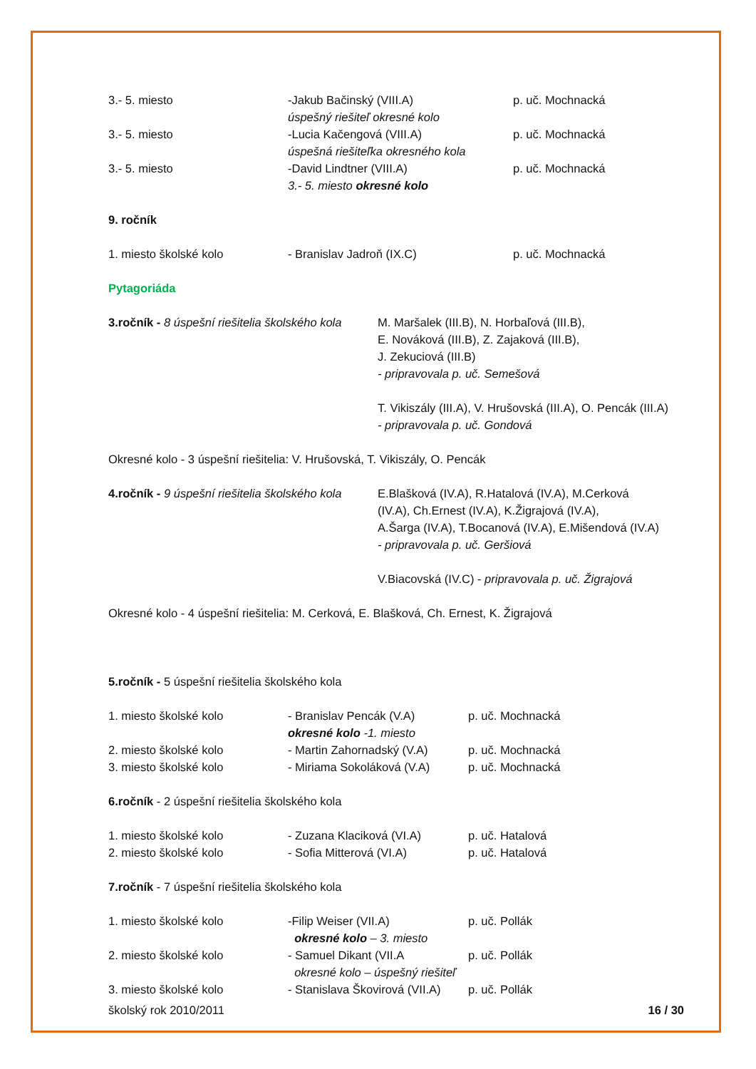3.- 5. miesto -Jakub Bačinský (VIII.A)
úspešný riešiteľ okresné kolo
p. uč. Mochnacká
3.- 5. miesto -Lucia Kačengová (VIII.A)
úspešná riešiteľka okresného kola
p. uč. Mochnacká
3.- 5. miesto -David Lindtner (VIII.A)
3.- 5. miesto okresné kolo
p. uč. Mochnacká
9. ročník
1. miesto školské kolo - Branislav Jadroň (IX.C) p. uč. Mochnacká
Pytagoriáda
3.ročník - 8 úspešní riešitelia školského kola
M. Maršalek (III.B), N. Horbaľová (III.B),
E. Nováková (III.B), Z. Zajaková (III.B),
J. Zekuciová (III.B)
- pripravovala p. uč. Semešová
T. Vikiszály (III.A), V. Hrušovská (III.A), O. Pencák (III.A)
- pripravovala p. uč. Gondová
Okresné kolo - 3 úspešní riešitelia: V. Hrušovská, T. Vikiszály, O. Pencák
4.ročník - 9 úspešní riešitelia školského kola
E.Blašková (IV.A), R.Hatalová (IV.A), M.Cerková
(IV.A), Ch.Ernest (IV.A), K.Žigrajová (IV.A),
A.Šarga (IV.A), T.Bocanová (IV.A), E.Mišendová (IV.A)
- pripravovala p. uč. Geršiová
V.Biacovská (IV.C) - pripravovala p. uč. Žigrajová
Okresné kolo - 4 úspešní riešitelia: M. Cerková, E. Blašková, Ch. Ernest, K. Žigrajová
5.ročník - 5 úspešní riešitelia školského kola
1. miesto školské kolo - Branislav Pencák (V.A)
okresné kolo -1. miesto
p. uč. Mochnacká
2. miesto školské kolo - Martin Zahornadský (V.A)
p. uč. Mochnacká
3. miesto školské kolo - Miriama Sokoláková (V.A)
p. uč. Mochnacká
6.ročník - 2 úspešní riešitelia školského kola
1. miesto školské kolo - Zuzana Klaciková (VI.A) p. uč. Hatalová
2. miesto školské kolo - Sofia Mitterová (VI.A) p. uč. Hatalová
7.ročník - 7 úspešní riešitelia školského kola
1. miesto školské kolo -Filip Weiser (VII.A)
okresné kolo – 3. miesto
p. uč. Pollák
2. miesto školské kolo - Samuel Dikant (VII.A
okresné kolo – úspešný riešiteľ
p. uč. Pollák
3. miesto školské kolo - Stanislava Škovirová (VII.A)
p. uč. Pollák
školský rok 2010/2011 16 / 30